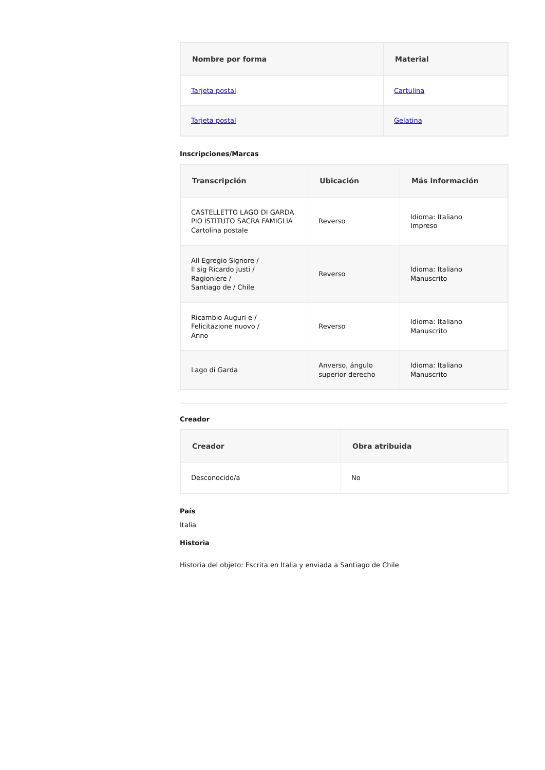| Nombre por forma | Material |
| --- | --- |
| Tarjeta postal | Cartulina |
| Tarjeta postal | Gelatina |
Inscripciones/Marcas
| Transcripción | Ubicación | Más información |
| --- | --- | --- |
| CASTELLETTO LAGO DI GARDA PIO ISTITUTO SACRA FAMIGLIA Cartolina postale | Reverso | Idioma: Italiano Impreso |
| All Egregio Signore / Il sig Ricardo Justi / Ragioniere / Santiago de / Chile | Reverso | Idioma: Italiano Manuscrito |
| Ricambio Auguri e / Felicitazione nuovo / Anno | Reverso | Idioma: Italiano Manuscrito |
| Lago di Garda | Anverso, ángulo superior derecho | Idioma: Italiano Manuscrito |
Creador
| Creador | Obra atribuida |
| --- | --- |
| Desconocido/a | No |
País
Italia
Historia
Historia del objeto: Escrita en Italia y enviada a Santiago de Chile